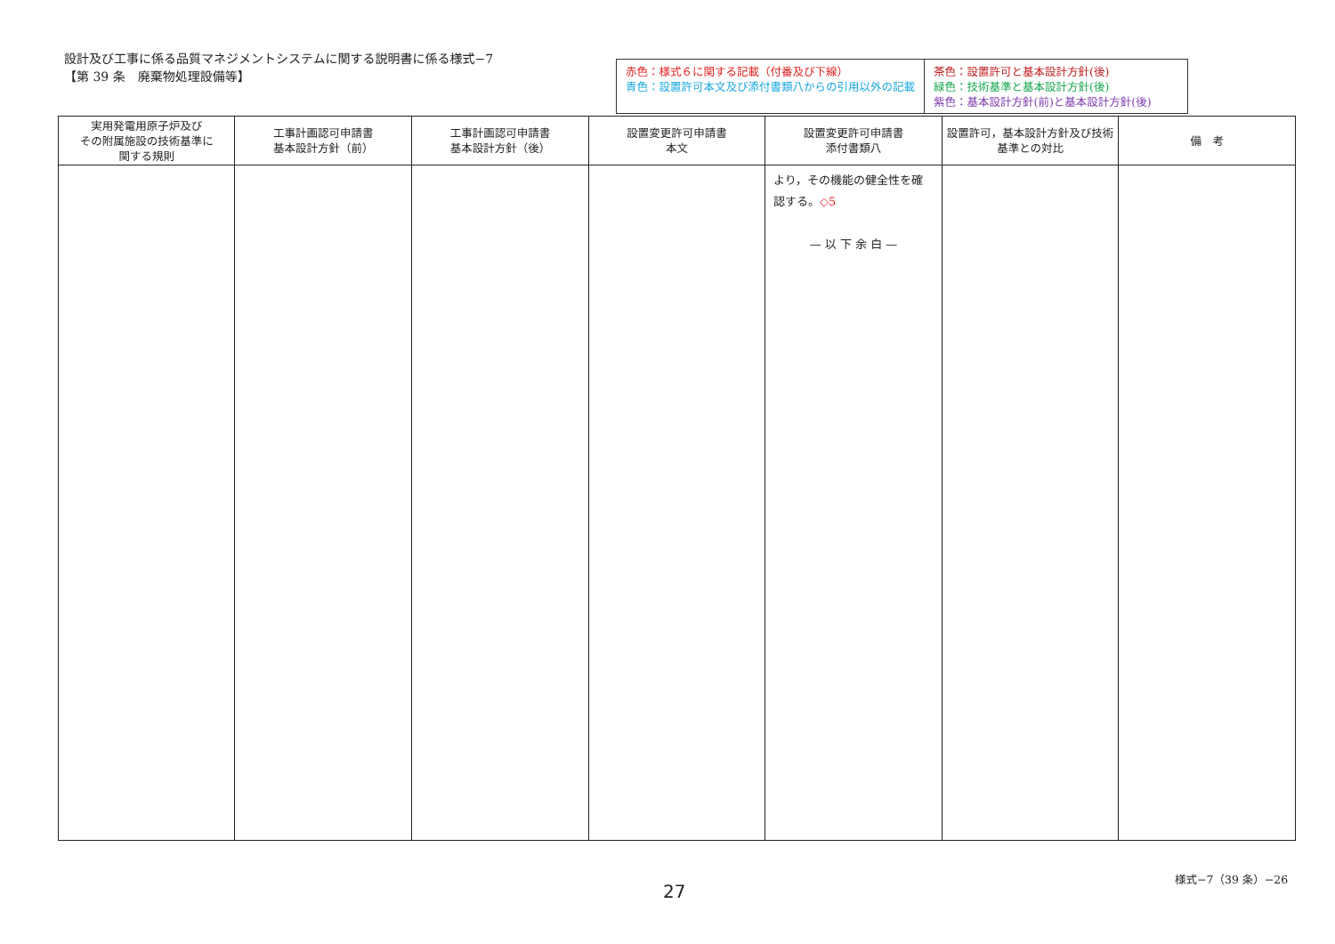設計及び工事に係る品質マネジメントシステムに関する説明書に係る様式−7
【第 39 条　廃棄物処理設備等】
赤色：様式６に関する記載（付番及び下線）
青色：設置許可本文及び添付書類八からの引用以外の記載
茶色：設置許可と基本設計方針(後)
緑色：技術基準と基本設計方針(後)
紫色：基本設計方針(前)と基本設計方針(後)
| 実用発電用原子炉及び その附属施設の技術基準に 関する規則 | 工事計画認可申請書 基本設計方針（前） | 工事計画認可申請書 基本設計方針（後） | 設置変更許可申請書 本文 | 設置変更許可申請書 添付書類八 | 設置許可，基本設計方針及び技術基準との対比 | 備 考 |
| --- | --- | --- | --- | --- | --- | --- |
| | | | | より，その機能の健全性を確認する。 ◇5 — 以 下 余 白 — | | |
様式−7（39 条）−26
27